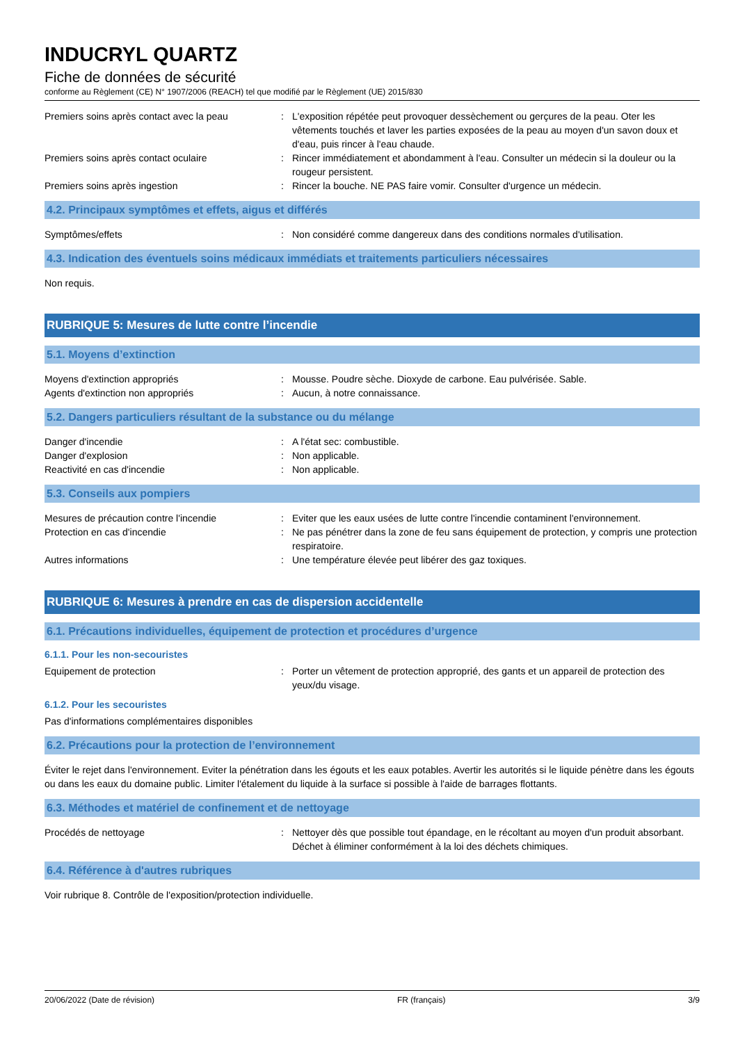INDUCRYL QUARTZ
Fiche de données de sécurité
conforme au Règlement (CE) N° 1907/2006 (REACH) tel que modifié par le Règlement (UE) 2015/830
Premiers soins après contact avec la peau
: L'exposition répétée peut provoquer dessèchement ou gerçures de la peau. Oter les vêtements touchés et laver les parties exposées de la peau au moyen d'un savon doux et d'eau, puis rincer à l'eau chaude.
Premiers soins après contact oculaire : Rincer immédiatement et abondamment à l'eau. Consulter un médecin si la douleur ou la rougeur persistent.
Premiers soins après ingestion : Rincer la bouche. NE PAS faire vomir. Consulter d'urgence un médecin.
4.2. Principaux symptômes et effets, aigus et différés
Symptômes/effets : Non considéré comme dangereux dans des conditions normales d'utilisation.
4.3. Indication des éventuels soins médicaux immédiats et traitements particuliers nécessaires
Non requis.
RUBRIQUE 5: Mesures de lutte contre l’incendie
5.1. Moyens d’extinction
Moyens d'extinction appropriés : Mousse. Poudre sèche. Dioxyde de carbone. Eau pulvérisée. Sable.
Agents d'extinction non appropriés : Aucun, à notre connaissance.
5.2. Dangers particuliers résultant de la substance ou du mélange
Danger d'incendie : A l'état sec: combustible.
Danger d'explosion : Non applicable.
Reactivité en cas d'incendie : Non applicable.
5.3. Conseils aux pompiers
Mesures de précaution contre l'incendie : Eviter que les eaux usées de lutte contre l'incendie contaminent l'environnement.
Protection en cas d'incendie : Ne pas pénétrer dans la zone de feu sans équipement de protection, y compris une protection respiratoire.
Autres informations : Une température élevée peut libérer des gaz toxiques.
RUBRIQUE 6: Mesures à prendre en cas de dispersion accidentelle
6.1. Précautions individuelles, équipement de protection et procédures d’urgence
6.1.1. Pour les non-secouristes
Equipement de protection : Porter un vêtement de protection approprié, des gants et un appareil de protection des yeux/du visage.
6.1.2. Pour les secouristes
Pas d'informations complémentaires disponibles
6.2. Précautions pour la protection de l’environnement
Éviter le rejet dans l'environnement. Eviter la pénétration dans les égouts et les eaux potables. Avertir les autorités si le liquide pénètre dans les égouts ou dans les eaux du domaine public. Limiter l'étalement du liquide à la surface si possible à l'aide de barrages flottants.
6.3. Méthodes et matériel de confinement et de nettoyage
Procédés de nettoyage : Nettoyer dès que possible tout épandage, en le récoltant au moyen d'un produit absorbant. Déchet à éliminer conformément à la loi des déchets chimiques.
6.4. Référence à d'autres rubriques
Voir rubrique 8. Contrôle de l'exposition/protection individuelle.
20/06/2022 (Date de révision) FR (français) 3/9